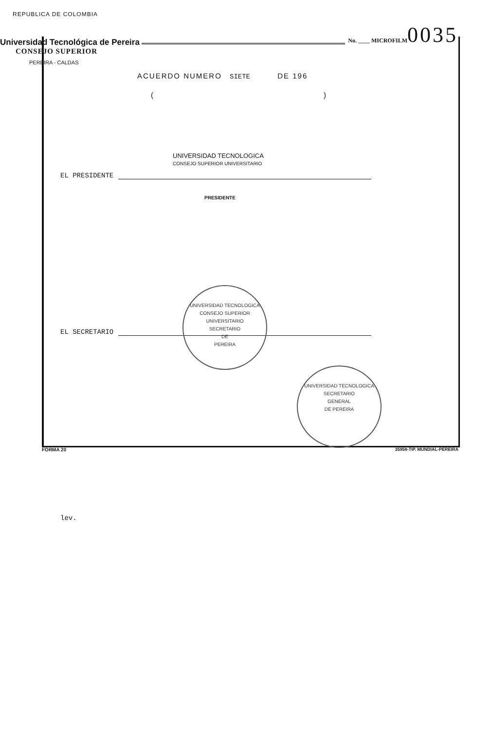REPUBLICA DE COLOMBIA
Universidad Tecnológica de Pereira
No. ____ MICROFILM
0035
CONSEJO SUPERIOR
PEREIRA - CALDAS
ACUERDO NUMERO SIETE DE 196
()
EL PRESIDENTE
PRESIDENTE
UNIVERSIDAD TECNOLOGICA
CONSEJO SUPERIOR UNIVERSITARIO
EL SECRETARIO
UNIVERSIDAD TECNOLOGICA
CONSEJO SUPERIOR UNIVERSITARIO
SECRETARIO
DE
PEREIRA
UNIVERSIDAD TECNOLOGICA
SECRETARIO
GENERAL
DE PEREIRA
lev.
FORMA 20 35958-TIP. MUNDIAL-PEREIRA